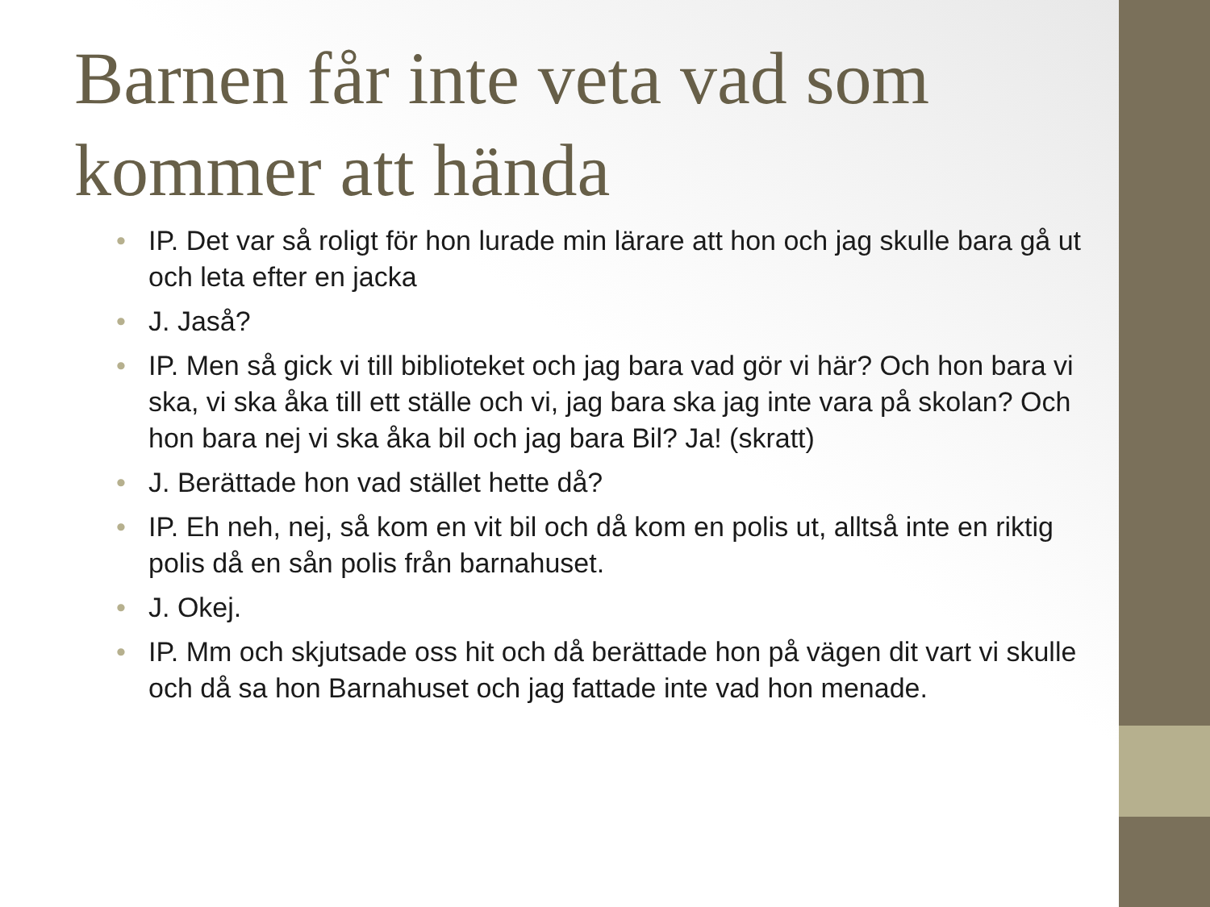Barnen får inte veta vad som kommer att hända
• IP. Det var så roligt för hon lurade min lärare att hon och jag skulle bara gå ut och leta efter en jacka
• J. Jaså?
• IP. Men så gick vi till biblioteket och jag bara vad gör vi här? Och hon bara vi ska, vi ska åka till ett ställe och vi, jag bara ska jag inte vara på skolan? Och hon bara nej vi ska åka bil och jag bara Bil? Ja! (skratt)
• J. Berättade hon vad stället hette då?
• IP. Eh neh, nej, så kom en vit bil och då kom en polis ut, alltså inte en riktig polis då en sån polis från barnahuset.
• J. Okej.
• IP. Mm och skjutsade oss hit och då berättade hon på vägen dit vart vi skulle och då sa hon Barnahuset och jag fattade inte vad hon menade.